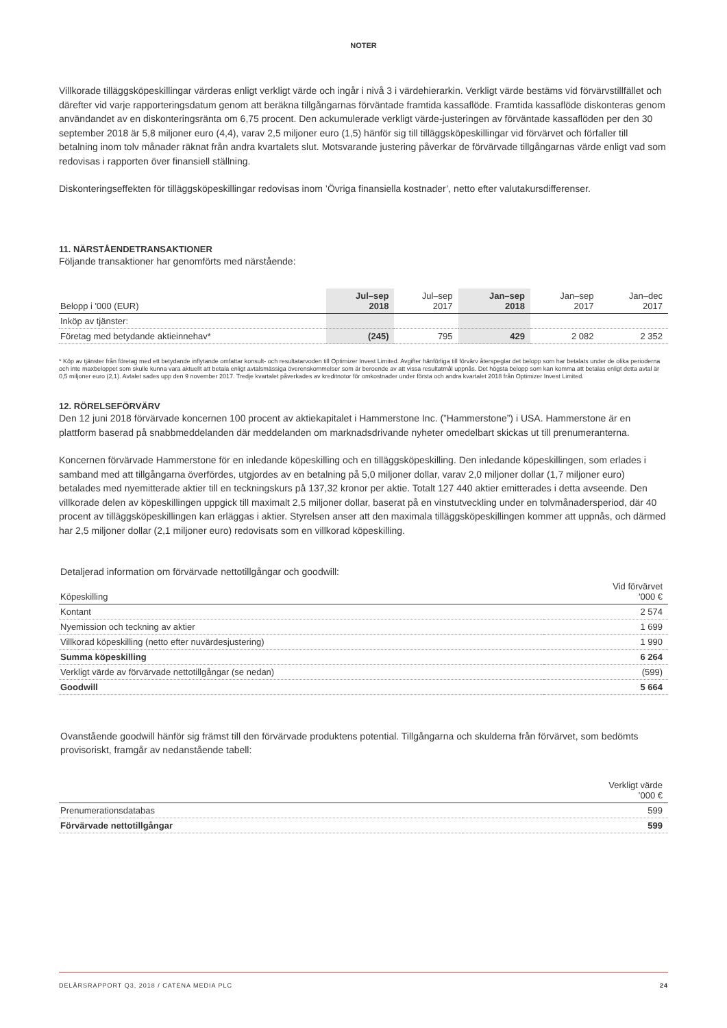NOTER
Villkorade tilläggsköpeskillingar värderas enligt verkligt värde och ingår i nivå 3 i värdehierarkin. Verkligt värde bestäms vid förvärvstillfället och därefter vid varje rapporteringsdatum genom att beräkna tillgångarnas förväntade framtida kassaflöde. Framtida kassaflöde diskonteras genom användandet av en diskonteringsränta om 6,75 procent. Den ackumulerade verkligt värde-justeringen av förväntade kassaflöden per den 30 september 2018 är 5,8 miljoner euro (4,4), varav 2,5 miljoner euro (1,5) hänför sig till tilläggsköpeskillingar vid förvärvet och förfaller till betalning inom tolv månader räknat från andra kvartalets slut. Motsvarande justering påverkar de förvärvade tillgångarnas värde enligt vad som redovisas i rapporten över finansiell ställning.
Diskonteringseffekten för tilläggsköpeskillingar redovisas inom ’Övriga finansiella kostnader’, netto efter valutakursdifferenser.
11. NÄRSTÅENDETRANSAKTIONER
Följande transaktioner har genomförts med närstående:
| Belopp i '000 (EUR) | Jul–sep 2018 | Jul–sep 2017 | Jan–sep 2018 | Jan–sep 2017 | Jan–dec 2017 |
| --- | --- | --- | --- | --- | --- |
| Inköp av tjänster: | | | | | |
| Företag med betydande aktieinnehav* | (245) | 795 | 429 | 2 082 | 2 352 |
* Köp av tjänster från företag med ett betydande inflytande omfattar konsult- och resultatarvoden till Optimizer Invest Limited. Avgifter hänförliga till förvärv återspeglar det belopp som har betalats under de olika perioderna och inte maxbeloppet som skulle kunna vara aktuellt att betala enligt avtalsmässiga överenskommelser som är beroende av att vissa resultatmål uppnås. Det högsta belopp som kan komma att betalas enligt detta avtal är 0,5 miljoner euro (2,1). Avtalet sades upp den 9 november 2017. Tredje kvartalet påverkades av kreditnotor för omkostnader under första och andra kvartalet 2018 från Optimizer Invest Limited.
12. RÖRELSEFÖRVÄRV
Den 12 juni 2018 förvärvade koncernen 100 procent av aktiekapitalet i Hammerstone Inc. (”Hammerstone”) i USA. Hammerstone är en plattform baserad på snabbmeddelanden där meddelanden om marknadsdrivande nyheter omedelbart skickas ut till prenumeranterna.
Koncernen förvärvade Hammerstone för en inledande köpeskilling och en tilläggsköpeskilling. Den inledande köpeskillingen, som erlades i samband med att tillgångarna överfördes, utgjordes av en betalning på 5,0 miljoner dollar, varav 2,0 miljoner dollar (1,7 miljoner euro) betalades med nyemitterade aktier till en teckningskurs på 137,32 kronor per aktie. Totalt 127 440 aktier emitterades i detta avseende. Den villkorade delen av köpeskillingen uppgick till maximalt 2,5 miljoner dollar, baserat på en vinstutveckling under en tolvmånadersperiod, där 40 procent av tilläggsköpeskillingen kan erläggas i aktier. Styrelsen anser att den maximala tilläggsköpeskillingen kommer att uppnås, och därmed har 2,5 miljoner dollar (2,1 miljoner euro) redovisats som en villkorad köpeskilling.
Detaljerad information om förvärvade nettotillgångar och goodwill:
| Köpeskilling | Vid förvärvet '000 € |
| --- | --- |
| Kontant | 2 574 |
| Nyemission och teckning av aktier | 1 699 |
| Villkorad köpeskilling (netto efter nuvärdesjustering) | 1 990 |
| Summa köpeskilling | 6 264 |
| Verkligt värde av förvärvade nettotillgångar (se nedan) | (599) |
| Goodwill | 5 664 |
Ovanstående goodwill hänför sig främst till den förvärvade produktens potential. Tillgångarna och skulderna från förvärvet, som bedömts provisoriskt, framgår av nedanstående tabell:
| | Verkligt värde ’000 € |
| --- | --- |
| Prenumerationsdatabas | 599 |
| Förvärvade nettotillgångar | 599 |
DELÅRSRAPPORT Q3, 2018 / CATENA MEDIA PLC 24